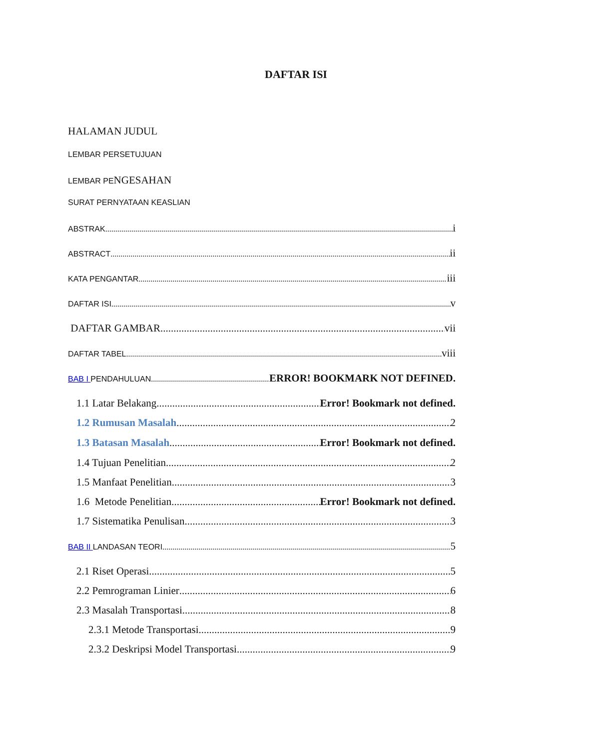DAFTAR ISI
HALAMAN JUDUL
LEMBAR PERSETUJUAN
LEMBAR PE NGESAHAN
SURAT PERNYATAAN KEASLIAN
ABSTRAK i
ABSTRACT ii
KATA PENGANTAR iii
DAFTAR ISI v
DAFTAR GAMBAR vii
DAFTAR TABEL viii
BAB I PENDAHULUAN ERROR! BOOKMARK NOT DEFINED.
1.1 Latar Belakang Error! Bookmark not defined.
1.2 Rumusan Masalah 2
1.3 Batasan Masalah Error! Bookmark not defined.
1.4 Tujuan Penelitian 2
1.5 Manfaat Penelitian 3
1.6 Metode Penelitian Error! Bookmark not defined.
1.7 Sistematika Penulisan 3
BAB II LANDASAN TEORI 5
2.1 Riset Operasi 5
2.2 Pemrograman Linier 6
2.3 Masalah Transportasi 8
2.3.1 Metode Transportasi 9
2.3.2 Deskripsi Model Transportasi 9